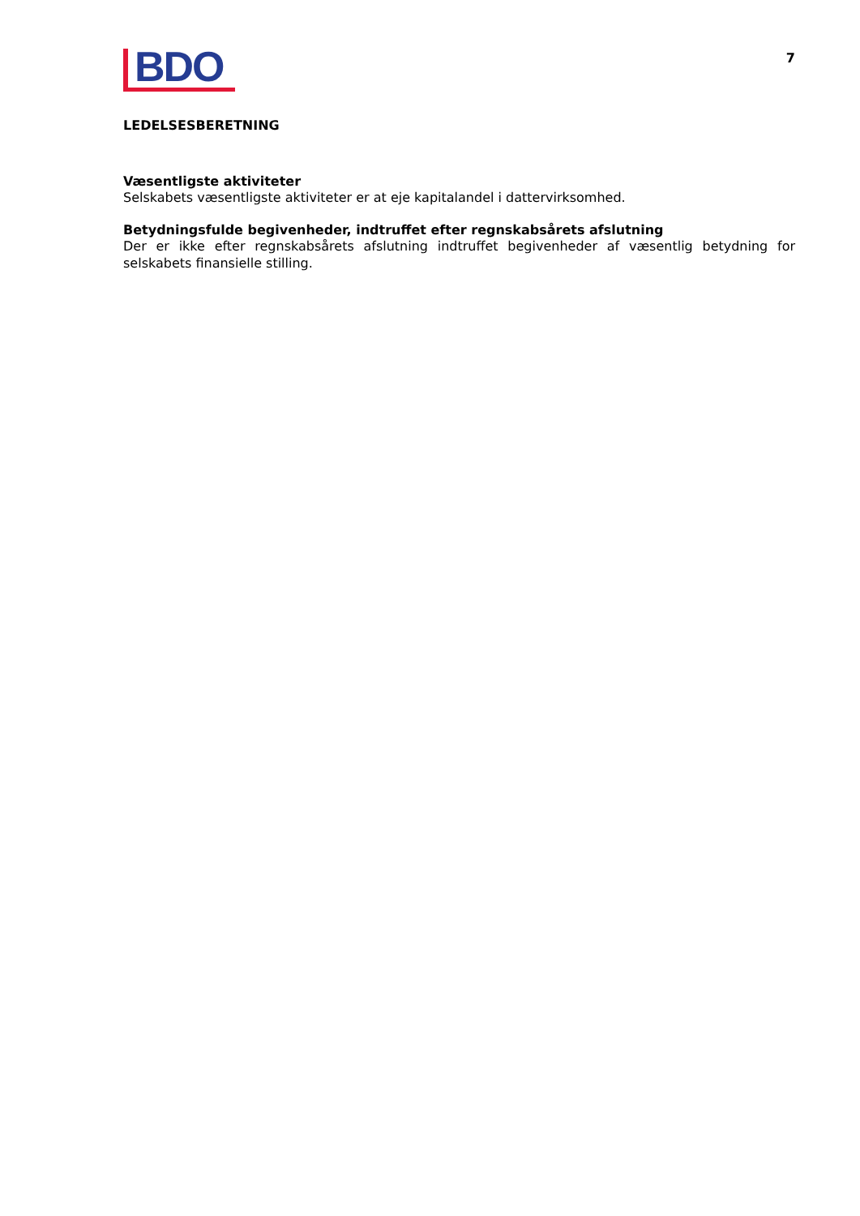BDO
7
LEDELSESBERETNING
Væsentligste aktiviteter
Selskabets væsentligste aktiviteter er at eje kapitalandel i dattervirksomhed.
Betydningsfulde begivenheder, indtruffet efter regnskabsårets afslutning
Der er ikke efter regnskabsårets afslutning indtruffet begivenheder af væsentlig betydning for selskabets finansielle stilling.